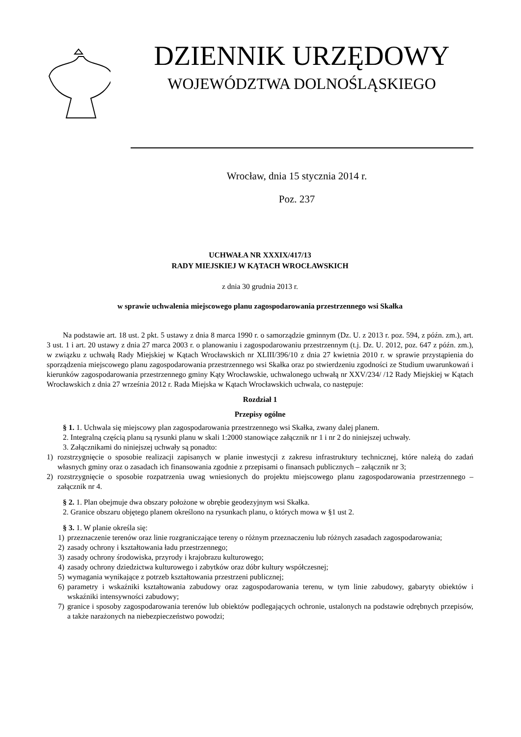DZIENNIK URZĘDOWY
WOJEWÓDZTWA DOLNOŚLĄSKIEGO
Wrocław, dnia 15 stycznia 2014 r.
Poz. 237
UCHWAŁA NR XXXIX/417/13
RADY MIEJSKIEJ W KĄTACH WROCŁAWSKICH
z dnia 30 grudnia 2013 r.
w sprawie uchwalenia miejscowego planu zagospodarowania przestrzennego wsi Skałka
Na podstawie art. 18 ust. 2 pkt. 5 ustawy z dnia 8 marca 1990 r. o samorządzie gminnym (Dz. U. z 2013 r. poz. 594, z późn. zm.), art. 3 ust. 1 i art. 20 ustawy z dnia 27 marca 2003 r. o planowaniu i zagospodarowaniu przestrzennym (t.j. Dz. U. 2012, poz. 647 z późn. zm.), w związku z uchwałą Rady Miejskiej w Kątach Wrocławskich nr XLIII/396/10 z dnia 27 kwietnia 2010 r. w sprawie przystąpienia do sporządzenia miejscowego planu zagospodarowania przestrzennego wsi Skałka oraz po stwierdzeniu zgodności ze Studium uwarunkowań i kierunków zagospodarowania przestrzennego gminy Kąty Wrocławskie, uchwalonego uchwałą nr XXV/234/ /12 Rady Miejskiej w Kątach Wrocławskich z dnia 27 września 2012 r. Rada Miejska w Kątach Wrocławskich uchwala, co następuje:
Rozdział 1
Przepisy ogólne
§ 1. 1. Uchwala się miejscowy plan zagospodarowania przestrzennego wsi Skałka, zwany dalej planem.
2. Integralną częścią planu są rysunki planu w skali 1:2000 stanowiące załącznik nr 1 i nr 2 do niniejszej uchwały.
3. Załącznikami do niniejszej uchwały są ponadto:
1) rozstrzygnięcie o sposobie realizacji zapisanych w planie inwestycji z zakresu infrastruktury technicznej, które należą do zadań własnych gminy oraz o zasadach ich finansowania zgodnie z przepisami o finansach publicznych – załącznik nr 3;
2) rozstrzygnięcie o sposobie rozpatrzenia uwag wniesionych do projektu miejscowego planu zagospodarowania przestrzennego – załącznik nr 4.
§ 2. 1. Plan obejmuje dwa obszary położone w obrębie geodezyjnym wsi Skałka.
2. Granice obszaru objętego planem określono na rysunkach planu, o których mowa w §1 ust 2.
§ 3. 1. W planie określa się:
1) przeznaczenie terenów oraz linie rozgraniczające tereny o różnym przeznaczeniu lub różnych zasadach zagospodarowania;
2) zasady ochrony i kształtowania ładu przestrzennego;
3) zasady ochrony środowiska, przyrody i krajobrazu kulturowego;
4) zasady ochrony dziedzictwa kulturowego i zabytków oraz dóbr kultury współczesnej;
5) wymagania wynikające z potrzeb kształtowania przestrzeni publicznej;
6) parametry i wskaźniki kształtowania zabudowy oraz zagospodarowania terenu, w tym linie zabudowy, gabaryty obiektów i wskaźniki intensywności zabudowy;
7) granice i sposoby zagospodarowania terenów lub obiektów podlegających ochronie, ustalonych na podstawie odrębnych przepisów, a także narażonych na niebezpieczeństwo powodzi;